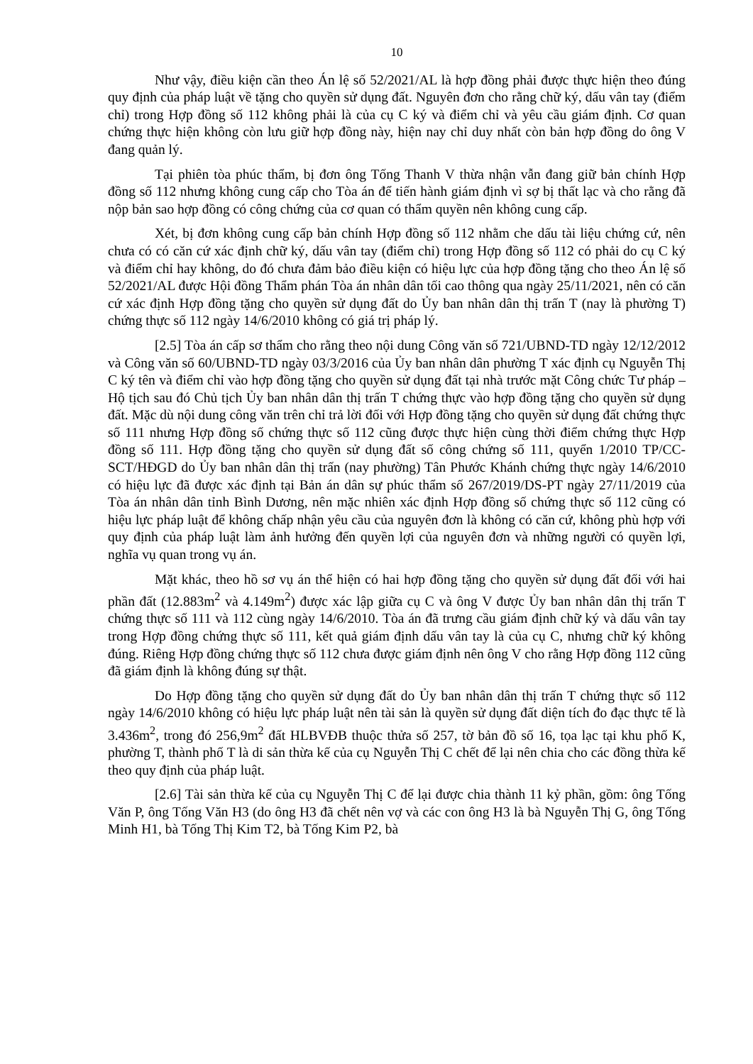10
Như vậy, điều kiện cần theo Án lệ số 52/2021/AL là hợp đồng phải được thực hiện theo đúng quy định của pháp luật về tặng cho quyền sử dụng đất. Nguyên đơn cho rằng chữ ký, dấu vân tay (điểm chỉ) trong Hợp đồng số 112 không phải là của cụ C ký và điểm chỉ và yêu cầu giám định. Cơ quan chứng thực hiện không còn lưu giữ hợp đồng này, hiện nay chỉ duy nhất còn bản hợp đồng do ông V đang quản lý.
Tại phiên tòa phúc thẩm, bị đơn ông Tống Thanh V thừa nhận vẫn đang giữ bản chính Hợp đồng số 112 nhưng không cung cấp cho Tòa án để tiến hành giám định vì sợ bị thất lạc và cho rằng đã nộp bản sao hợp đồng có công chứng của cơ quan có thẩm quyền nên không cung cấp.
Xét, bị đơn không cung cấp bản chính Hợp đồng số 112 nhằm che dấu tài liệu chứng cứ, nên chưa có có căn cứ xác định chữ ký, dấu vân tay (điểm chỉ) trong Hợp đồng số 112 có phải do cụ C ký và điểm chỉ hay không, do đó chưa đảm bảo điều kiện có hiệu lực của hợp đồng tặng cho theo Án lệ số 52/2021/AL được Hội đồng Thẩm phán Tòa án nhân dân tối cao thông qua ngày 25/11/2021, nên có căn cứ xác định Hợp đồng tặng cho quyền sử dụng đất do Ủy ban nhân dân thị trấn T (nay là phường T) chứng thực số 112 ngày 14/6/2010 không có giá trị pháp lý.
[2.5] Tòa án cấp sơ thẩm cho rằng theo nội dung Công văn số 721/UBND-TD ngày 12/12/2012 và Công văn số 60/UBND-TD ngày 03/3/2016 của Ủy ban nhân dân phường T xác định cụ Nguyễn Thị C ký tên và điểm chỉ vào hợp đồng tặng cho quyền sử dụng đất tại nhà trước mặt Công chức Tư pháp – Hộ tịch sau đó Chủ tịch Ủy ban nhân dân thị trấn T chứng thực vào hợp đồng tặng cho quyền sử dụng đất. Mặc dù nội dung công văn trên chỉ trả lời đối với Hợp đồng tặng cho quyền sử dụng đất chứng thực số 111 nhưng Hợp đồng số chứng thực số 112 cũng được thực hiện cùng thời điểm chứng thực Hợp đồng số 111. Hợp đồng tặng cho quyền sử dụng đất số công chứng số 111, quyển 1/2010 TP/CC-SCT/HĐGD do Ủy ban nhân dân thị trấn (nay phường) Tân Phước Khánh chứng thực ngày 14/6/2010 có hiệu lực đã được xác định tại Bản án dân sự phúc thẩm số 267/2019/DS-PT ngày 27/11/2019 của Tòa án nhân dân tỉnh Bình Dương, nên mặc nhiên xác định Hợp đồng số chứng thực số 112 cũng có hiệu lực pháp luật để không chấp nhận yêu cầu của nguyên đơn là không có căn cứ, không phù hợp với quy định của pháp luật làm ảnh hưởng đến quyền lợi của nguyên đơn và những người có quyền lợi, nghĩa vụ quan trong vụ án.
Mặt khác, theo hồ sơ vụ án thể hiện có hai hợp đồng tặng cho quyền sử dụng đất đối với hai phần đất (12.883m<sup>2</sup> và 4.149m<sup>2</sup>) được xác lập giữa cụ C và ông V được Ủy ban nhân dân thị trấn T chứng thực số 111 và 112 cùng ngày 14/6/2010. Tòa án đã trưng cầu giám định chữ ký và dấu vân tay trong Hợp đồng chứng thực số 111, kết quả giám định dấu vân tay là của cụ C, nhưng chữ ký không đúng. Riêng Hợp đồng chứng thực số 112 chưa được giám định nên ông V cho rằng Hợp đồng 112 cũng đã giám định là không đúng sự thật.
Do Hợp đồng tặng cho quyền sử dụng đất do Ủy ban nhân dân thị trấn T chứng thực số 112 ngày 14/6/2010 không có hiệu lực pháp luật nên tài sản là quyền sử dụng đất diện tích đo đạc thực tế là 3.436m<sup>2</sup>, trong đó 256,9m<sup>2</sup> đất HLBVĐB thuộc thửa số 257, tờ bản đồ số 16, tọa lạc tại khu phố K, phường T, thành phố T là di sản thừa kế của cụ Nguyễn Thị C chết để lại nên chia cho các đồng thừa kế theo quy định của pháp luật.
[2.6] Tài sản thừa kế của cụ Nguyễn Thị C để lại được chia thành 11 kỷ phần, gồm: ông Tống Văn P, ông Tống Văn H3 (do ông H3 đã chết nên vợ và các con ông H3 là bà Nguyễn Thị G, ông Tống Minh H1, bà Tống Thị Kim T2, bà Tống Kim P2, bà